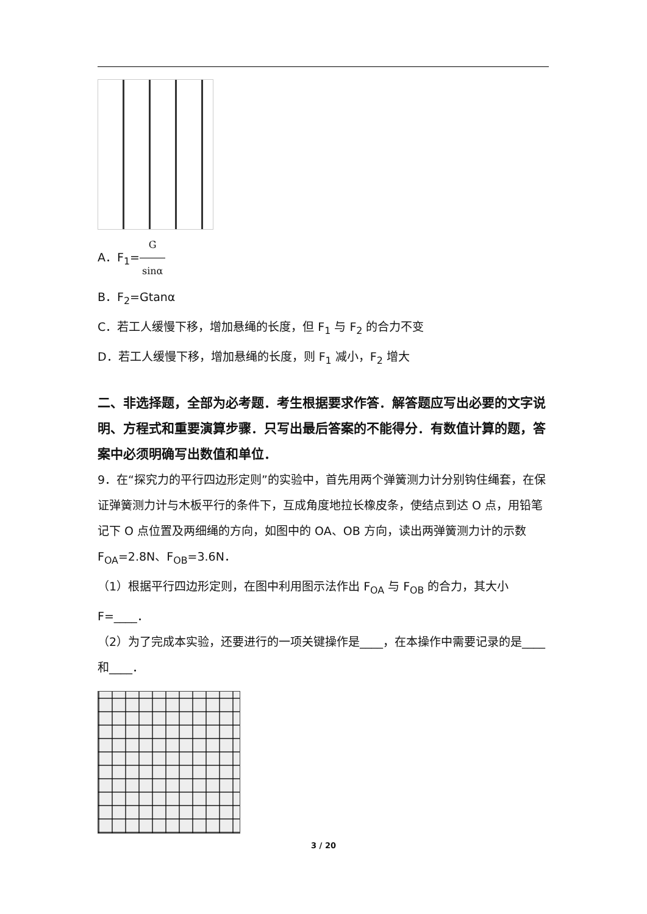A．F<sub>1</sub>=G sinα
B．F<sub>2</sub>=Gtanα
C．若工人缓慢下移，增加悬绳的长度，但 F<sub>1</sub> 与 F<sub>2</sub> 的合力不变
D．若工人缓慢下移，增加悬绳的长度，则 F<sub>1</sub> 减小，F<sub>2</sub> 增大
二、非选择题，全部为必考题．考生根据要求作答．解答题应写出必要的文字说明、方程式和重要演算步骤．只写出最后答案的不能得分．有数值计算的题，答案中必须明确写出数值和单位．
9．在“探究力的平行四边形定则”的实验中，首先用两个弹簧测力计分别钩住绳套，在保证弹簧测力计与木板平行的条件下，互成角度地拉长橡皮条，使结点到达 O 点，用铅笔记下 O 点位置及两细绳的方向，如图中的 OA、OB 方向，读出两弹簧测力计的示数 F<sub>OA</sub>=2.8N、F<sub>OB</sub>=3.6N．
（1）根据平行四边形定则，在图中利用图示法作出 F<sub>OA</sub> 与 F<sub>OB</sub> 的合力，其大小 F=____．
（2）为了完成本实验，还要进行的一项关键操作是____，在本操作中需要记录的是____和____．
3 / 20